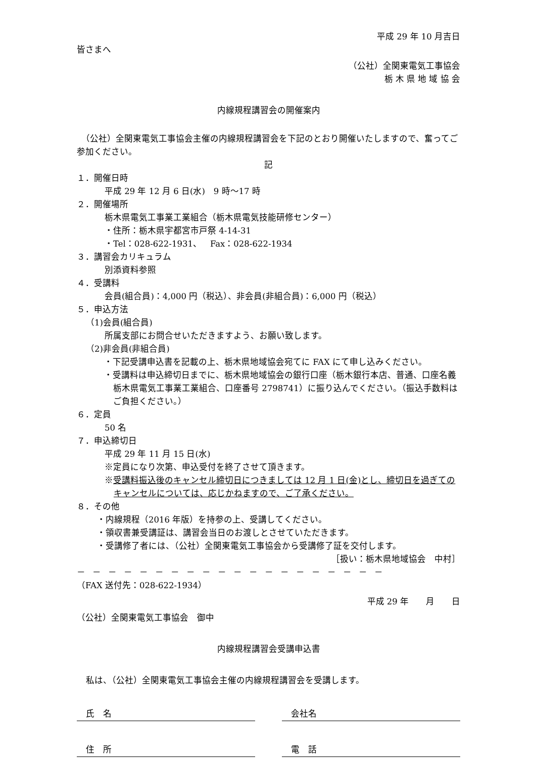平成 29 年 10 月吉日
皆さまへ
（公社）全関東電気工事協会
栃 木 県 地 域 協 会
内線規程講習会の開催案内
　（公社）全関東電気工事協会主催の内線規程講習会を下記のとおり開催いたしますので、奮ってご参加ください。
記
１．開催日時
平成 29 年 12 月 6 日(水)　9 時～17 時
２．開催場所
栃木県電気工事業工業組合（栃木県電気技能研修センター）
・住所：栃木県宇都宮市戸祭 4-14-31
・Tel：028-622-1931、　Fax：028-622-1934
３．講習会カリキュラム
別添資料参照
４．受講料
会員(組合員)：4,000 円（税込）、非会員(非組合員)：6,000 円（税込）
５．申込方法
（1)会員(組合員)
所属支部にお問合せいただきますよう、お願い致します。
（2)非会員(非組合員)
・下記受講申込書を記載の上、栃木県地域協会宛てに FAX にて申し込みください。
・受講料は申込締切日までに、栃木県地域協会の銀行口座（栃木銀行本店、普通、口座名義栃木県電気工事業工業組合、口座番号 2798741）に振り込んでください。（振込手数料はご負担ください。）
６．定員
50 名
７．申込締切日
平成 29 年 11 月 15 日(水)
※定員になり次第、申込受付を終了させて頂きます。
※受講料振込後のキャンセル締切日につきましては 12 月 1 日(金)とし、締切日を過ぎてのキャンセルについては、応じかねますので、ご了承ください。
８．その他
・内線規程（2016 年版）を持参の上、受講してください。
・領収書兼受講証は、講習会当日のお渡しとさせていただきます。
・受講修了者には、（公社）全関東電気工事協会から受講修了証を交付します。
［扱い：栃木県地域協会　中村］
－－－－－－－－－－－－－－－－－－－－
（FAX 送付先：028-622-1934）
平成 29 年　　月　　日
（公社）全関東電気工事協会　御中
内線規程講習会受講申込書
私は、（公社）全関東電気工事協会主催の内線規程講習会を受講します。
氏　名 会社名
住　所 電　話